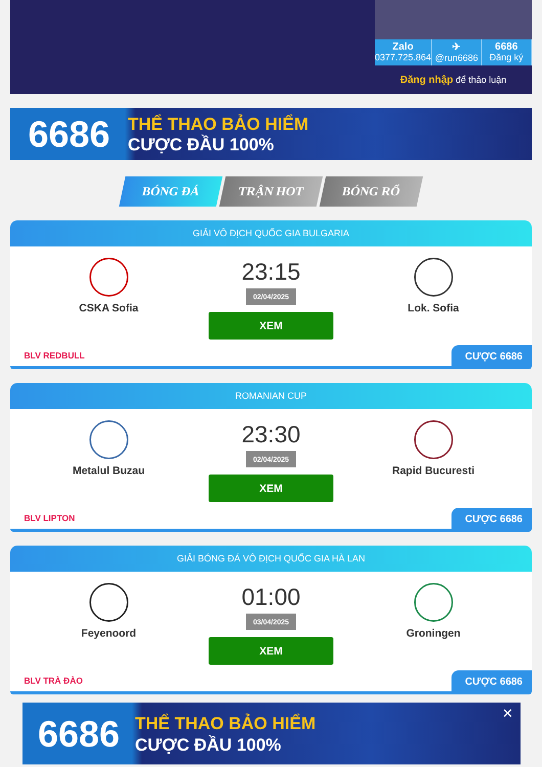Zalo
0377.725.864
✈
@run6686
6686
Đăng ký
Đăng nhập để thảo luận
6686
THỂ THAO BẢO HIỂM
CƯỢC ĐẦU 100%
BÓNG ĐÁ TRẬN HOT BÓNG RỔ
GIẢI VÔ ĐỊCH QUỐC GIA BULGARIA
CSKA Sofia
23:15
02/04/2025
XEM
Lok. Sofia
BLV REDBULL
CƯỢC 6686
ROMANIAN CUP
Metalul Buzau
23:30
02/04/2025
XEM
Rapid Bucuresti
BLV LIPTON
CƯỢC 6686
GIẢI BÓNG ĐÁ VÔ ĐỊCH QUỐC GIA HÀ LAN
Feyenoord
01:00
03/04/2025
XEM
Groningen
BLV TRÀ ĐÀO
CƯỢC 6686
6686
THỂ THAO BẢO HIỂM
CƯỢC ĐẦU 100%
✕